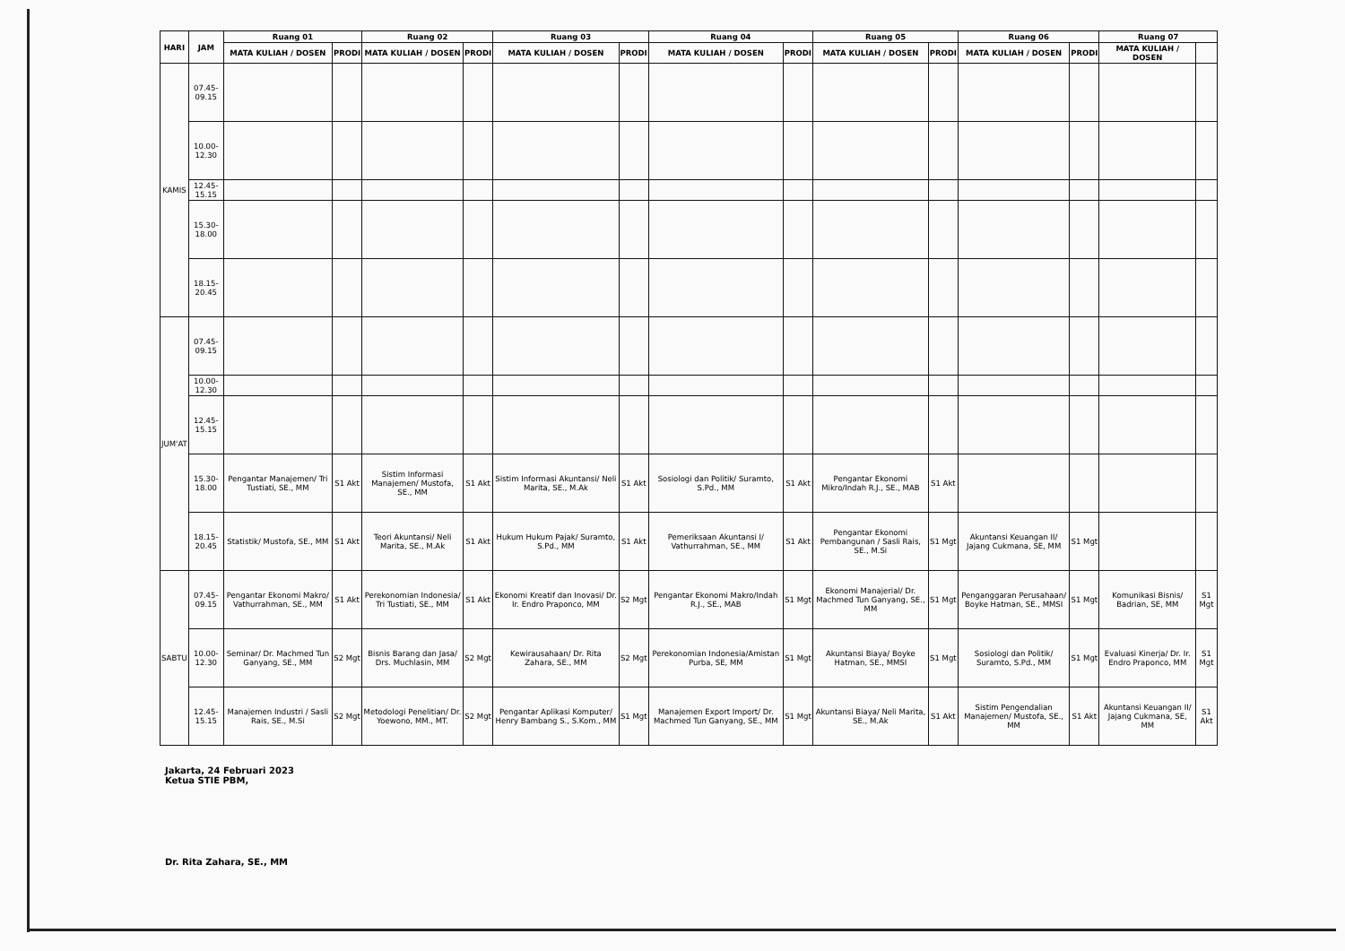| HARI | JAM | Ruang 01 | | Ruang 02 | | Ruang 03 | | Ruang 04 | | Ruang 05 | | Ruang 06 | | Ruang 07 | |
| --- | --- | --- | --- | --- | --- | --- | --- | --- | --- | --- | --- | --- | --- | --- | --- |
| | | MATA KULIAH / DOSEN | PRODI | MATA KULIAH / DOSEN | PRODI | MATA KULIAH / DOSEN | PRODI | MATA KULIAH / DOSEN | PRODI | MATA KULIAH / DOSEN | PRODI | MATA KULIAH / DOSEN | PRODI | MATA KULIAH / DOSEN | |
| KAMIS | 07.45-09.15 | | | | | | | | | | | | | | |
| | 10.00-12.30 | | | | | | | | | | | | | | |
| | 12.45-15.15 | | | | | | | | | | | | | | |
| | 15.30-18.00 | | | | | | | | | | | | | | |
| | 18.15-20.45 | | | | | | | | | | | | | | |
| JUM'AT | 07.45-09.15 | | | | | | | | | | | | | | |
| | 10.00-12.30 | | | | | | | | | | | | | | |
| | 12.45-15.15 | | | | | | | | | | | | | | |
| | 15.30-18.00 | Pengantar Manajemen/ Tri Tustiati, SE., MM | S1 Akt | Sistim Informasi Manajemen/ Mustofa, SE., MM | S1 Akt | Sistim Informasi Akuntansi/ Neli Marita, SE., M.Ak | S1 Akt | Sosiologi dan Politik/ Suramto, S.Pd., MM | S1 Akt | Pengantar Ekonomi Mikro/Indah R.J., SE., MAB | S1 Akt | | | | |
| | 18.15-20.45 | Statistik/ Mustofa, SE., MM | S1 Akt | Teori Akuntansi/ Neli Marita, SE., M.Ak | S1 Akt | Hukum Hukum Pajak/ Suramto, S.Pd., MM | S1 Akt | Pemeriksaan Akuntansi I/ Vathurrahman, SE., MM | S1 Akt | Pengantar Ekonomi Pembangunan / Sasli Rais, SE., M.Si | S1 Mgt | Akuntansi Keuangan II/ Jajang Cukmana, SE, MM | S1 Mgt | | |
| SABTU | 07.45-09.15 | Pengantar Ekonomi Makro/ Vathurrahman, SE., MM | S1 Akt | Perekonomian Indonesia/ Tri Tustiati, SE., MM | S1 Akt | Ekonomi Kreatif dan Inovasi/ Dr. Ir. Endro Praponco, MM | S2 Mgt | Pengantar Ekonomi Makro/Indah R.J., SE., MAB | S1 Mgt | Ekonomi Manajerial/ Dr. Machmed Tun Ganyang, SE., MM | S1 Mgt | Penganggaran Perusahaan/ Boyke Hatman, SE., MMSI | S1 Mgt | Komunikasi Bisnis/ Badrian, SE, MM | S1 Mgt |
| | 10.00-12.30 | Seminar/ Dr. Machmed Tun Ganyang, SE., MM | S2 Mgt | Bisnis Barang dan Jasa/ Drs. Muchlasin, MM | S2 Mgt | Kewirausahaan/ Dr. Rita Zahara, SE., MM | S2 Mgt | Perekonomian Indonesia/Amistan Purba, SE, MM | S1 Mgt | Akuntansi Biaya/ Boyke Hatman, SE., MMSI | S1 Mgt | Sosiologi dan Politik/ Suramto, S.Pd., MM | S1 Mgt | Evaluasi Kinerja/ Dr. Ir. Endro Praponco, MM | S1 Mgt |
| | 12.45-15.15 | Manajemen Industri / Sasli Rais, SE., M.Si | S2 Mgt | Metodologi Penelitian/ Dr. Yoewono, MM., MT. | S2 Mgt | Pengantar Aplikasi Komputer/ Henry Bambang S., S.Kom., MM | S1 Mgt | Manajemen Export Import/ Dr. Machmed Tun Ganyang, SE., MM | S1 Mgt | Akuntansi Biaya/ Neli Marita, SE., M.Ak | S1 Akt | Sistim Pengendalian Manajemen/ Mustofa, SE., MM | S1 Akt | Akuntansi Keuangan II/ Jajang Cukmana, SE, MM | S1 Akt |
Jakarta, 24 Februari 2023
Ketua STIE PBM,
Dr. Rita Zahara, SE., MM